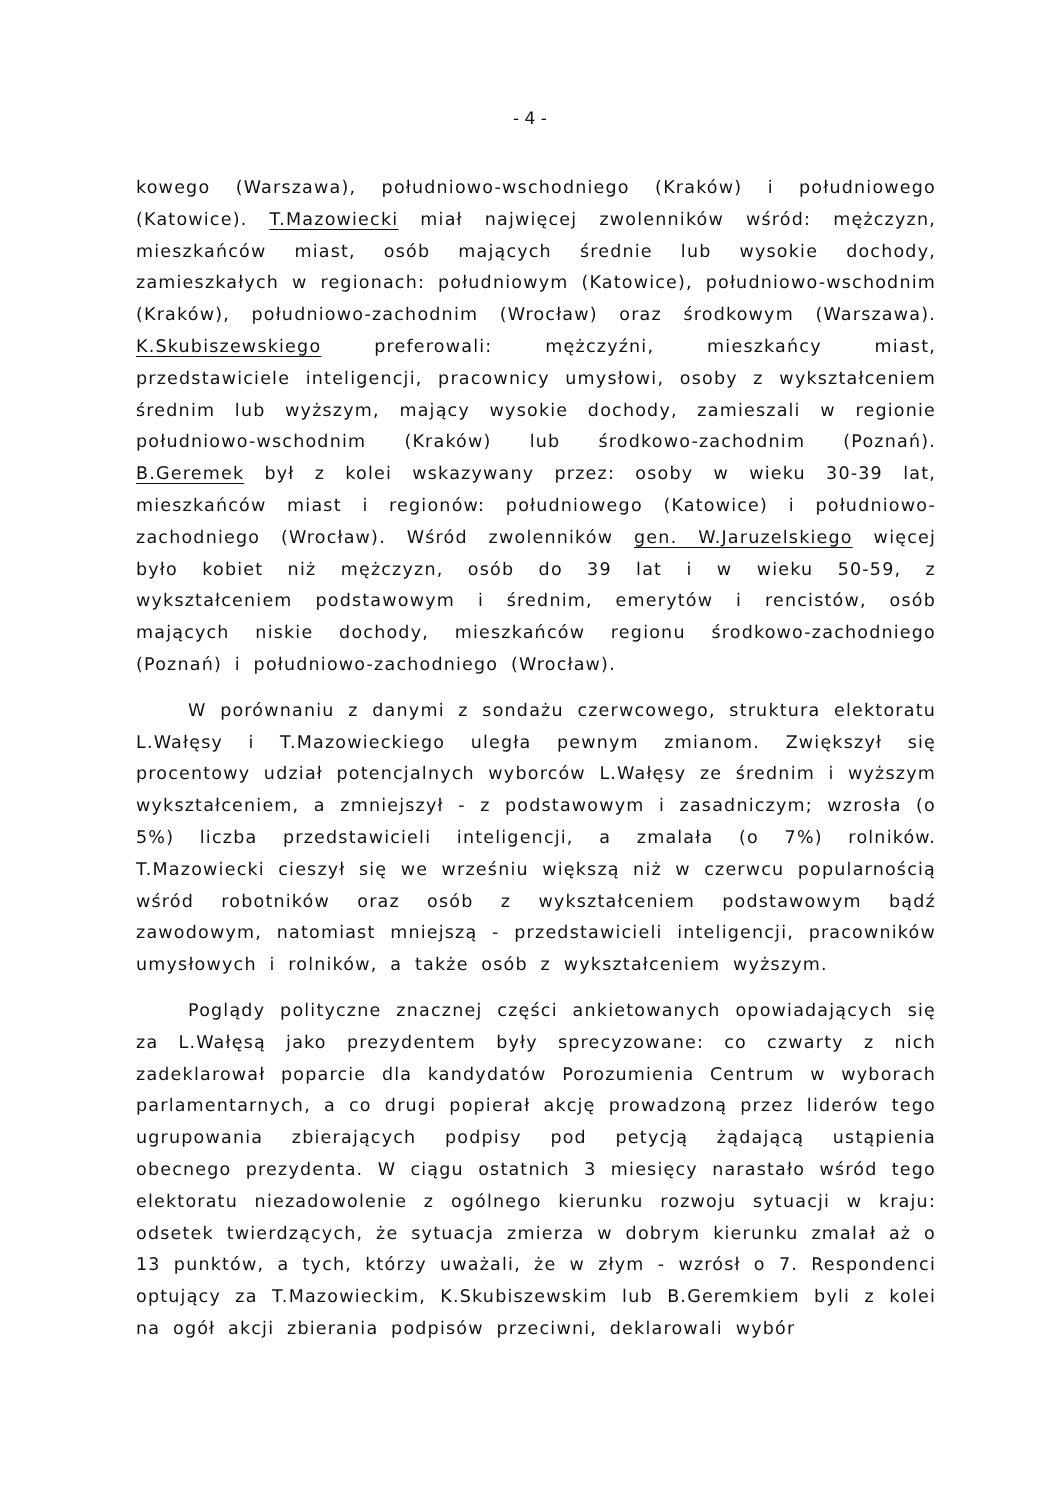- 4 -
kowego (Warszawa), południowo-wschodniego (Kraków) i południowego (Katowice). T.Mazowiecki miał najwięcej zwolenników wśród: mężczyzn, mieszkańców miast, osób mających średnie lub wysokie dochody, zamieszkałych w regionach: południowym (Katowice), południowo-wschodnim (Kraków), południowo-zachodnim (Wrocław) oraz środkowym (Warszawa). K.Skubiszewskiego preferowali: mężczyźni, mieszkańcy miast, przedstawiciele inteligencji, pracownicy umysłowi, osoby z wykształceniem średnim lub wyższym, mający wysokie dochody, zamieszali w regionie południowo-wschodnim (Kraków) lub środkowo-zachodnim (Poznań). B.Geremek był z kolei wskazywany przez: osoby w wieku 30-39 lat, mieszkańców miast i regionów: południowego (Katowice) i południowo-zachodniego (Wrocław). Wśród zwolenników gen. W.Jaruzelskiego więcej było kobiet niż mężczyzn, osób do 39 lat i w wieku 50-59, z wykształceniem podstawowym i średnim, emerytów i rencistów, osób mających niskie dochody, mieszkańców regionu środkowo-zachodniego (Poznań) i południowo-zachodniego (Wrocław).
W porównaniu z danymi z sondażu czerwcowego, struktura elektoratu L.Wałęsy i T.Mazowieckiego uległa pewnym zmianom. Zwiększył się procentowy udział potencjalnych wyborców L.Wałęsy ze średnim i wyższym wykształceniem, a zmniejszył - z podstawowym i zasadniczym; wzrosła (o 5%) liczba przedstawicieli inteligencji, a zmalała (o 7%) rolników. T.Mazowiecki cieszył się we wrześniu większą niż w czerwcu popularnością wśród robotników oraz osób z wykształceniem podstawowym bądź zawodowym, natomiast mniejszą - przedstawicieli inteligencji, pracowników umysłowych i rolników, a także osób z wykształceniem wyższym.
Poglądy polityczne znacznej części ankietowanych opowiadających się za L.Wałęsą jako prezydentem były sprecyzowane: co czwarty z nich zadeklarował poparcie dla kandydatów Porozumienia Centrum w wyborach parlamentarnych, a co drugi popierał akcję prowadzoną przez liderów tego ugrupowania zbierających podpisy pod petycją żądającą ustąpienia obecnego prezydenta. W ciągu ostatnich 3 miesięcy narastało wśród tego elektoratu niezadowolenie z ogólnego kierunku rozwoju sytuacji w kraju: odsetek twierdzących, że sytuacja zmierza w dobrym kierunku zmalał aż o 13 punktów, a tych, którzy uważali, że w złym - wzrósł o 7. Respondenci optujący za T.Mazowieckim, K.Skubiszewskim lub B.Geremkiem byli z kolei na ogół akcji zbierania podpisów przeciwni, deklarowali wybór